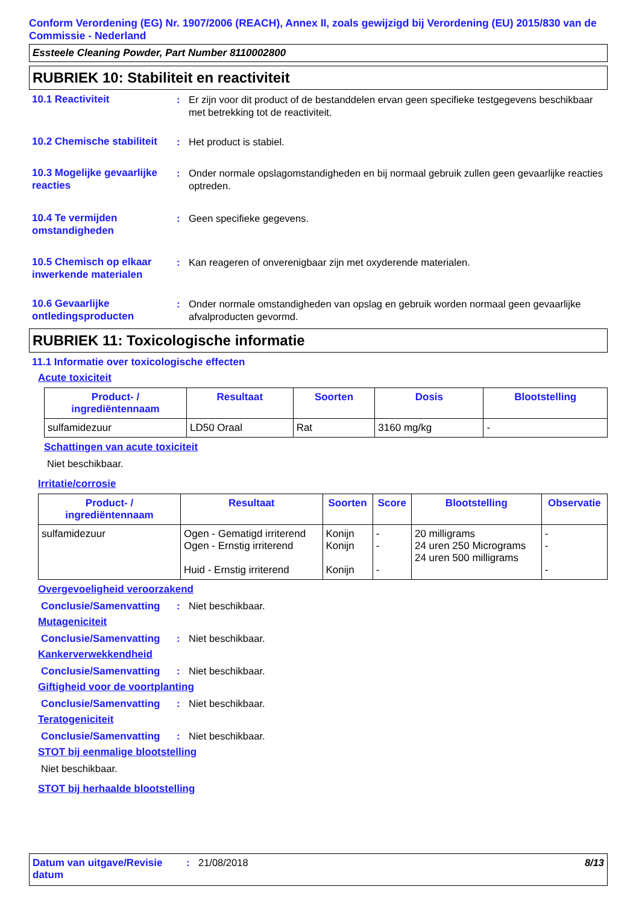Conform Verordening (EG) Nr. 1907/2006 (REACH), Annex II, zoals gewijzigd bij Verordening (EU) 2015/830 van de Commissie - Nederland
Essteele Cleaning Powder, Part Number 8110002800
RUBRIEK 10: Stabiliteit en reactiviteit
10.1 Reactiviteit : Er zijn voor dit product of de bestanddelen ervan geen specifieke testgegevens beschikbaar met betrekking tot de reactiviteit.
10.2 Chemische stabiliteit
: Het product is stabiel.
10.3 Mogelijke gevaarlijke reacties
: Onder normale opslagomstandigheden en bij normaal gebruik zullen geen gevaarlijke reacties optreden.
10.4 Te vermijden omstandigheden
: Geen specifieke gegevens.
10.5 Chemisch op elkaar inwerkende materialen
: Kan reageren of onverenigbaar zijn met oxyderende materialen.
10.6 Gevaarlijke ontledingsproducten
: Onder normale omstandigheden van opslag en gebruik worden normaal geen gevaarlijke afvalproducten gevormd.
RUBRIEK 11: Toxicologische informatie
11.1 Informatie over toxicologische effecten
Acute toxiciteit
| Product- / ingrediëntennaam | Resultaat | Soorten | Dosis | Blootstelling |
| --- | --- | --- | --- | --- |
| sulfamidezuur | LD50 Oraal | Rat | 3160 mg/kg | - |
Schattingen van acute toxiciteit
Niet beschikbaar.
Irritatie/corrosie
| Product- / ingrediëntennaam | Resultaat | Soorten | Score | Blootstelling | Observatie |
| --- | --- | --- | --- | --- | --- |
| sulfamidezuur | Ogen - Gematigd irriterend Ogen - Ernstig irriterend Huid - Ernstig irriterend | Konijn Konijn Konijn | - - - | 20 milligrams 24 uren 250 Micrograms 24 uren 500 milligrams | - - - |
Overgevoeligheid veroorzakend
Conclusie/Samenvatting : Niet beschikbaar.
Mutageniciteit
Conclusie/Samenvatting : Niet beschikbaar.
Kankerverwekkendheid
Conclusie/Samenvatting : Niet beschikbaar.
Giftigheid voor de voortplanting
Conclusie/Samenvatting : Niet beschikbaar.
Teratogeniciteit
Conclusie/Samenvatting : Niet beschikbaar.
STOT bij eenmalige blootstelling
Niet beschikbaar.
STOT bij herhaalde blootstelling
Datum van uitgave/Revisie datum
: 21/08/2018 8/13